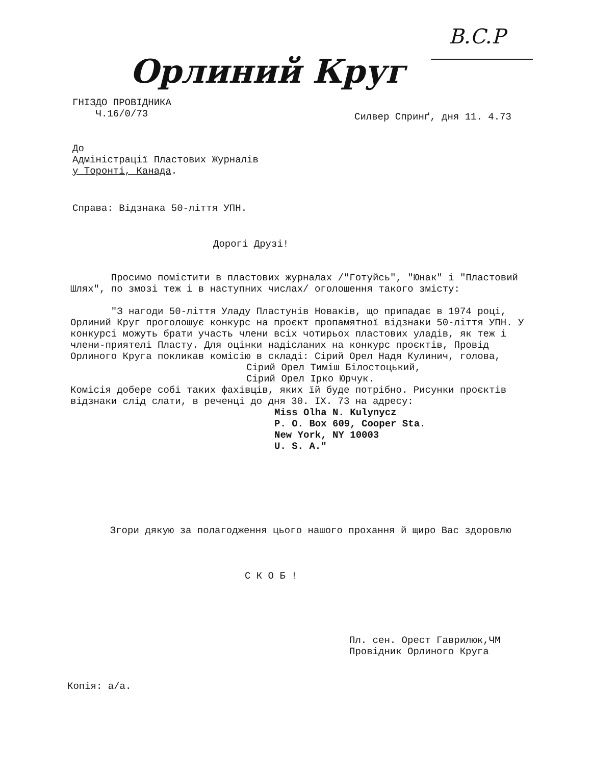B.C.P
Орлиний Круг
ГНІЗДО ПРОВІДНИКА
Ч.16/0/73
Силвер Спринґ, дня 11. 4.73
До
Адміністрації Пластових Журналів
у Торонті, Канада.
Справа: Відзнака 50-ліття УПН.
Дорогі Друзі!
Просимо помістити в пластових журналах /"Готуйсь", "Юнак" і "Пластовий Шлях", по змозі теж і в наступних числах/ оголошення такого змісту:
"З нагоди 50-ліття Уладу Пластунів Новаків, що припадає в 1974 році, Орлиний Круг проголошує конкурс на проєкт пропамятної відзнаки 50-ліття УПН. У конкурсі можуть брати участь члени всіх чотирьох пластових уладів, як теж і члени-приятелі Пласту. Для оцінки надісланих на конкурс проєктів, Провід Орлиного Круга покликав комісію в складі: Сірий Орел Надя Кулинич, голова,
Сірий Орел Тиміш Білостоцький,
Сірий Орел Ірко Юрчук.
Комісія добере собі таких фахівців, яких їй буде потрібно. Рисунки проєктів відзнаки слід слати, в реченці до дня 30. IX. 73 на адресу:
Miss Olha N. Kulynycz
P. O. Box 609, Cooper Sta.
New York, NY 10003
U. S. A."
Згори дякую за полагодження цього нашого прохання й щиро Вас здоровлю
С К О Б !
Пл. сен. Орест Гаврилюк,ЧМ
Провідник Орлиного Круга
Копія: а/а.